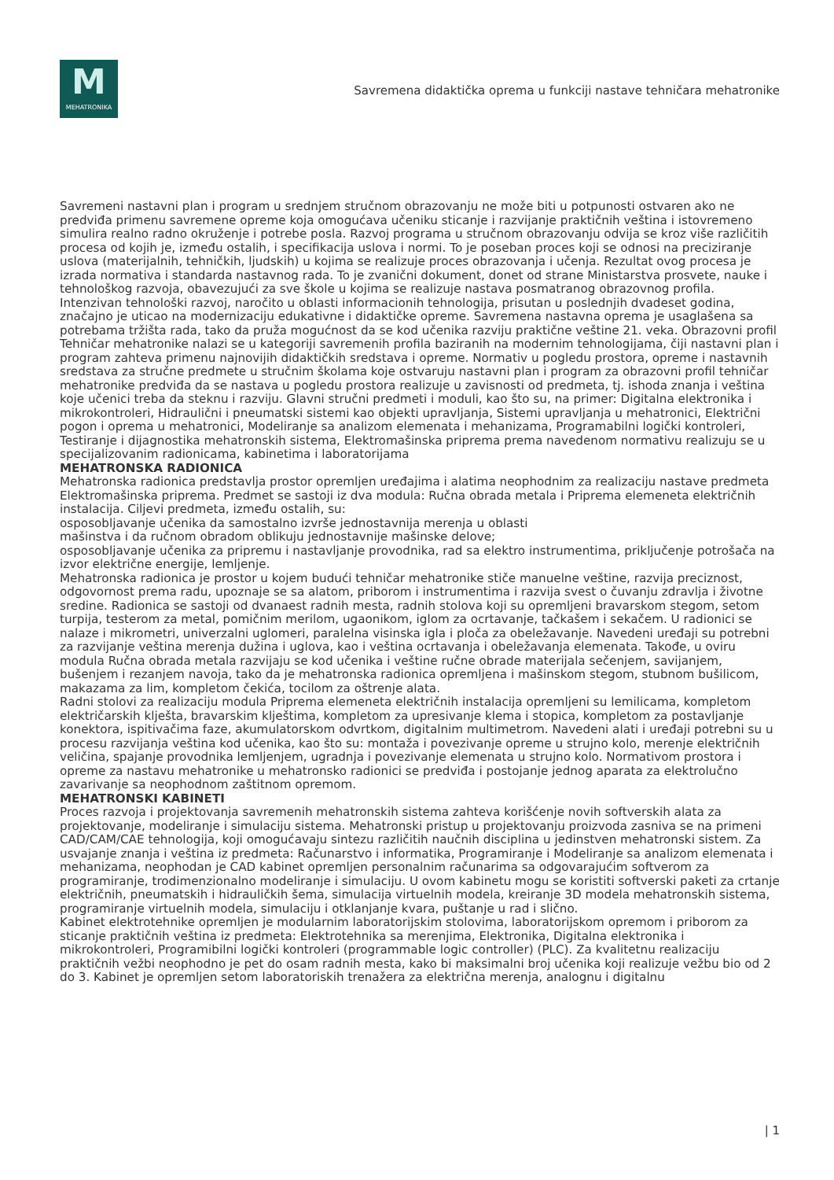M
MEHATRONIKA
Savremena didaktička oprema u funkciji nastave tehničara mehatronike
Savremeni nastavni plan i program u srednjem stručnom obrazovanju ne može biti u potpunosti ostvaren ako ne predviđa primenu savremene opreme koja omogućava učeniku sticanje i razvijanje praktičnih veština i istovremeno simulira realno radno okruženje i potrebe posla. Razvoj programa u stručnom obrazovanju odvija se kroz više različitih procesa od kojih je, između ostalih, i specifikacija uslova i normi. To je poseban proces koji se odnosi na preciziranje uslova (materijalnih, tehničkih, ljudskih) u kojima se realizuje proces obrazovanja i učenja. Rezultat ovog procesa je izrada normativa i standarda nastavnog rada. To je zvanični dokument, donet od strane Ministarstva prosvete, nauke i tehnološkog razvoja, obavezujući za sve škole u kojima se realizuje nastava posmatranog obrazovnog profila.
Intenzivan tehnološki razvoj, naročito u oblasti informacionih tehnologija, prisutan u poslednjih dvadeset godina, značajno je uticao na modernizaciju edukativne i didaktičke opreme. Savremena nastavna oprema je usaglašena sa potrebama tržišta rada, tako da pruža mogućnost da se kod učenika razviju praktične veštine 21. veka. Obrazovni profil Tehničar mehatronike nalazi se u kategoriji savremenih profila baziranih na modernim tehnologijama, čiji nastavni plan i program zahteva primenu najnovijih didaktičkih sredstava i opreme. Normativ u pogledu prostora, opreme i nastavnih sredstava za stručne predmete u stručnim školama koje ostvaruju nastavni plan i program za obrazovni profil tehničar mehatronike predviđa da se nastava u pogledu prostora realizuje u zavisnosti od predmeta, tj. ishoda znanja i veština koje učenici treba da steknu i razviju. Glavni stručni predmeti i moduli, kao što su, na primer: Digitalna elektronika i mikrokontroleri, Hidraulični i pneumatski sistemi kao objekti upravljanja, Sistemi upravljanja u mehatronici, Električni pogon i oprema u mehatronici, Modeliranje sa analizom elemenata i mehanizama, Programabilni logički kontroleri, Testiranje i dijagnostika mehatronskih sistema, Elektromašinska priprema prema navedenom normativu realizuju se u specijalizovanim radionicama, kabinetima i laboratorijama
MEHATRONSKA RADIONICA
Mehatronska radionica predstavlja prostor opremljen uređajima i alatima neophodnim za realizaciju nastave predmeta Elektromašinska priprema. Predmet se sastoji iz dva modula: Ručna obrada metala i Priprema elemeneta električnih instalacija. Ciljevi predmeta, između ostalih, su:
osposobljavanje učenika da samostalno izvrše jednostavnija merenja u oblasti
mašinstva i da ručnom obradom oblikuju jednostavnije mašinske delove;
osposobljavanje učenika za pripremu i nastavljanje provodnika, rad sa elektro instrumentima, priključenje potrošača na izvor električne energije, lemljenje.
Mehatronska radionica je prostor u kojem budući tehničar mehatronike stiče manuelne veštine, razvija preciznost, odgovornost prema radu, upoznaje se sa alatom, priborom i instrumentima i razvija svest o čuvanju zdravlja i životne sredine. Radionica se sastoji od dvanaest radnih mesta, radnih stolova koji su opremljeni bravarskom stegom, setom turpija, testerom za metal, pomičnim merilom, ugaonikom, iglom za ocrtavanje, tačkašem i sekačem. U radionici se nalaze i mikrometri, univerzalni uglomeri, paralelna visinska igla i ploča za obeležavanje. Navedeni uređaji su potrebni za razvijanje veština merenja dužina i uglova, kao i veština ocrtavanja i obeležavanja elemenata. Takođe, u oviru modula Ručna obrada metala razvijaju se kod učenika i veštine ručne obrade materijala sečenjem, savijanjem, bušenjem i rezanjem navoja, tako da je mehatronska radionica opremljena i mašinskom stegom, stubnom bušilicom, makazama za lim, kompletom čekića, tocilom za oštrenje alata.
Radni stolovi za realizaciju modula Priprema elemeneta električnih instalacija opremljeni su lemilicama, kompletom električarskih klješta, bravarskim klještima, kompletom za upresivanje klema i stopica, kompletom za postavljanje konektora, ispitivačima faze, akumulatorskom odvrtkom, digitalnim multimetrom. Navedeni alati i uređaji potrebni su u procesu razvijanja veština kod učenika, kao što su: montaža i povezivanje opreme u strujno kolo, merenje električnih veličina, spajanje provodnika lemljenjem, ugradnja i povezivanje elemenata u strujno kolo. Normativom prostora i opreme za nastavu mehatronike u mehatronsko radionici se predviđa i postojanje jednog aparata za elektrolučno zavarivanje sa neophodnom zaštitnom opremom.
MEHATRONSKI KABINETI
Proces razvoja i projektovanja savremenih mehatronskih sistema zahteva korišćenje novih softverskih alata za projektovanje, modeliranje i simulaciju sistema. Mehatronski pristup u projektovanju proizvoda zasniva se na primeni CAD/CAM/CAE tehnologija, koji omogućavaju sintezu različitih naučnih disciplina u jedinstven mehatronski sistem. Za usvajanje znanja i veština iz predmeta: Računarstvo i informatika, Programiranje i Modeliranje sa analizom elemenata i mehanizama, neophodan je CAD kabinet opremljen personalnim računarima sa odgovarajućim softverom za programiranje, trodimenzionalno modeliranje i simulaciju. U ovom kabinetu mogu se koristiti softverski paketi za crtanje električnih, pneumatskih i hidrauličkih šema, simulacija virtuelnih modela, kreiranje 3D modela mehatronskih sistema, programiranje virtuelnih modela, simulaciju i otklanjanje kvara, puštanje u rad i slično.
Kabinet elektrotehnike opremljen je modularnim laboratorijskim stolovima, laboratorijskom opremom i priborom za sticanje praktičnih veština iz predmeta: Elektrotehnika sa merenjima, Elektronika, Digitalna elektronika i mikrokontroleri, Programibilni logički kontroleri (programmable logic controller) (PLC). Za kvalitetnu realizaciju praktičnih vežbi neophodno je pet do osam radnih mesta, kako bi maksimalni broj učenika koji realizuje vežbu bio od 2 do 3. Kabinet je opremljen setom laboratoriskih trenažera za električna merenja, analognu i digitalnu
| 1